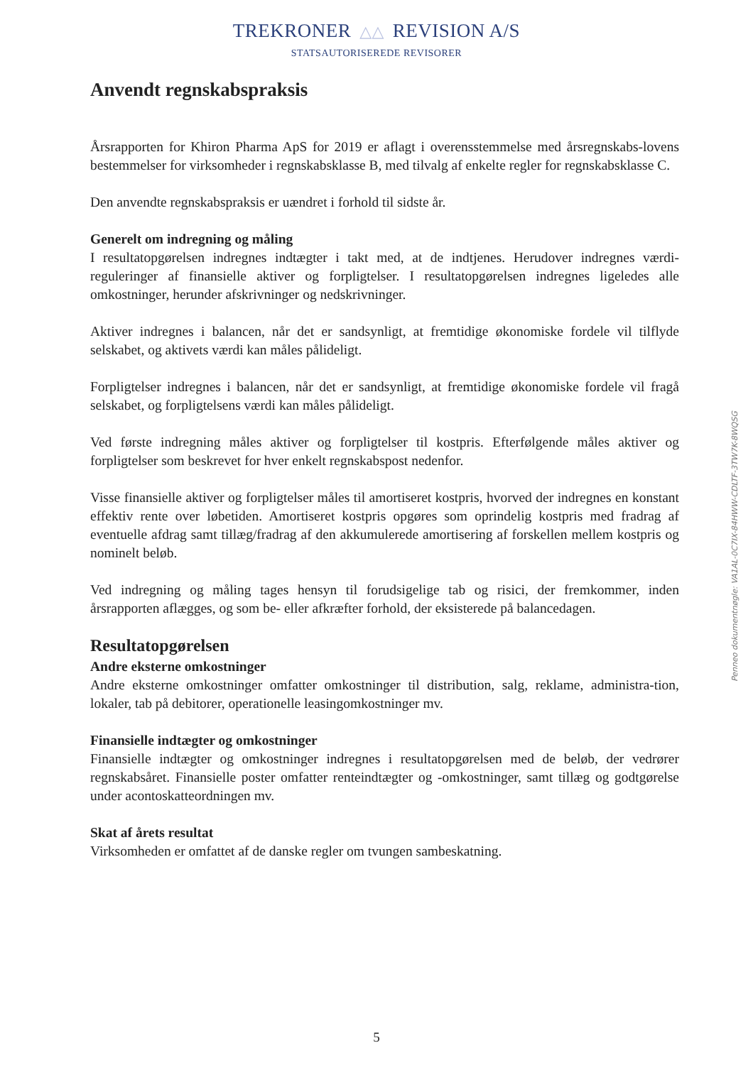TREKRONER △△ REVISION A/S
STATSAUTORISEREDE REVISORER
Anvendt regnskabspraksis
Årsrapporten for Khiron Pharma ApS for 2019 er aflagt i overensstemmelse med årsregnskabs-lovens bestemmelser for virksomheder i regnskabsklasse B, med tilvalg af enkelte regler for regnskabsklasse C.
Den anvendte regnskabspraksis er uændret i forhold til sidste år.
Generelt om indregning og måling
I resultatopgørelsen indregnes indtægter i takt med, at de indtjenes. Herudover indregnes værdi-reguleringer af finansielle aktiver og forpligtelser. I resultatopgørelsen indregnes ligeledes alle omkostninger, herunder afskrivninger og nedskrivninger.
Aktiver indregnes i balancen, når det er sandsynligt, at fremtidige økonomiske fordele vil tilflyde selskabet, og aktivets værdi kan måles pålideligt.
Forpligtelser indregnes i balancen, når det er sandsynligt, at fremtidige økonomiske fordele vil fragå selskabet, og forpligtelsens værdi kan måles pålideligt.
Ved første indregning måles aktiver og forpligtelser til kostpris. Efterfølgende måles aktiver og forpligtelser som beskrevet for hver enkelt regnskabspost nedenfor.
Visse finansielle aktiver og forpligtelser måles til amortiseret kostpris, hvorved der indregnes en konstant effektiv rente over løbetiden. Amortiseret kostpris opgøres som oprindelig kostpris med fradrag af eventuelle afdrag samt tillæg/fradrag af den akkumulerede amortisering af forskellen mellem kostpris og nominelt beløb.
Ved indregning og måling tages hensyn til forudsigelige tab og risici, der fremkommer, inden årsrapporten aflægges, og som be- eller afkræfter forhold, der eksisterede på balancedagen.
Resultatopgørelsen
Andre eksterne omkostninger
Andre eksterne omkostninger omfatter omkostninger til distribution, salg, reklame, administra-tion, lokaler, tab på debitorer, operationelle leasingomkostninger mv.
Finansielle indtægter og omkostninger
Finansielle indtægter og omkostninger indregnes i resultatopgørelsen med de beløb, der vedrører regnskabsåret. Finansielle poster omfatter renteindtægter og -omkostninger, samt tillæg og godtgørelse under acontoskatteordningen mv.
Skat af årets resultat
Virksomheden er omfattet af de danske regler om tvungen sambeskatning.
Penneo dokumentnøgle: VA1AL-0C7IX-84HWW-CDLTF-3TW7K-8WQSG
5